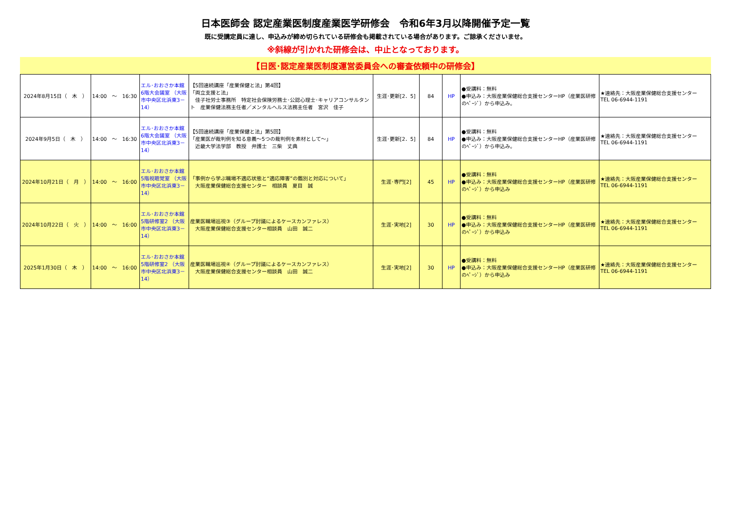日本医師会 認定産業医制度産業医学研修会　令和6年3月以降開催予定一覧
既に受講定員に達し、申込みが締め切られている研修会も掲載されている場合があります。ご諒承くださいませ。
※斜線が引かれた研修会は、中止となっております。
【日医･認定産業医制度運営委員会への審査依頼中の研修会】
| 2024年8月15日（ 木 ） | 14:00 ～ 16:30 | エル･おおさか本館 6階大会議室 （大阪市中央区北浜東3－14） | 【5回連続講座「産業保健と法」第4回】 「両立支援と法」 佳子社労士事務所 特定社会保険労務士･公認心理士･キャリアコンサルタント 産業保健法務主任者／メンタルヘルス法務主任者 宮沢 佳子 | 生涯･更新[2．5] | 84 | HP | ●受講料：無料 ●申込み：大阪産業保健総合支援センターHP（産業医研修のﾍﾟｰｼﾞ）から申込み。 | ★連絡先：大阪産業保健総合支援センター TEL 06-6944-1191 |
| 2024年9月5日（ 木 ） | 14:00 ～ 16:30 | エル･おおさか本館 6階大会議室 （大阪市中央区北浜東3－14） | 【5回連続講座「産業保健と法」第5回】 「産業医が裁判例を知る意義～5つの裁判例を素材として～」 近畿大学法学部 教授 弁護士 三柴 丈典 | 生涯･更新[2．5] | 84 | HP | ●受講料：無料 ●申込み：大阪産業保健総合支援センターHP（産業医研修のﾍﾟｰｼﾞ）から申込み。 | ★連絡先：大阪産業保健総合支援センター TEL 06-6944-1191 |
| 2024年10月21日（ 月 ） | 14:00 ～ 16:00 | エル･おおさか本館 5階視聴覚室 （大阪市中央区北浜東3－14） | 「事例から学ぶ職場不適応状態と“適応障害”の鑑別と対応について」 大阪産業保健総合支援センター 相談員 夏目 誠 | 生涯･専門[2] | 45 | HP | ●受講料：無料 ●申込み：大阪産業保健総合支援センターHP（産業医研修のﾍﾟｰｼﾞ）から申込み | ★連絡先：大阪産業保健総合支援センター TEL 06-6944-1191 |
| 2024年10月22日（ 火 ） | 14:00 ～ 16:00 | エル･おおさか本館 5階研修室2 （大阪市中央区北浜東3－14） | 産業医職場巡視③（グループ討議によるケースカンファレス） 大阪産業保健総合支援センター相談員 山田 誠二 | 生涯･実地[2] | 30 | HP | ●受講料：無料 ●申込み：大阪産業保健総合支援センターHP（産業医研修のﾍﾟｰｼﾞ）から申込み | ★連絡先：大阪産業保健総合支援センター TEL 06-6944-1191 |
| 2025年1月30日（ 木 ） | 14:00 ～ 16:00 | エル･おおさか本館 5階研修室2 （大阪市中央区北浜東3－14） | 産業医職場巡視④（グループ討議によるケースカンファレス） 大阪産業保健総合支援センター相談員 山田 誠二 | 生涯･実地[2] | 30 | HP | ●受講料：無料 ●申込み：大阪産業保健総合支援センターHP（産業医研修のﾍﾟｰｼﾞ）から申込み | ★連絡先：大阪産業保健総合支援センター TEL 06-6944-1191 |